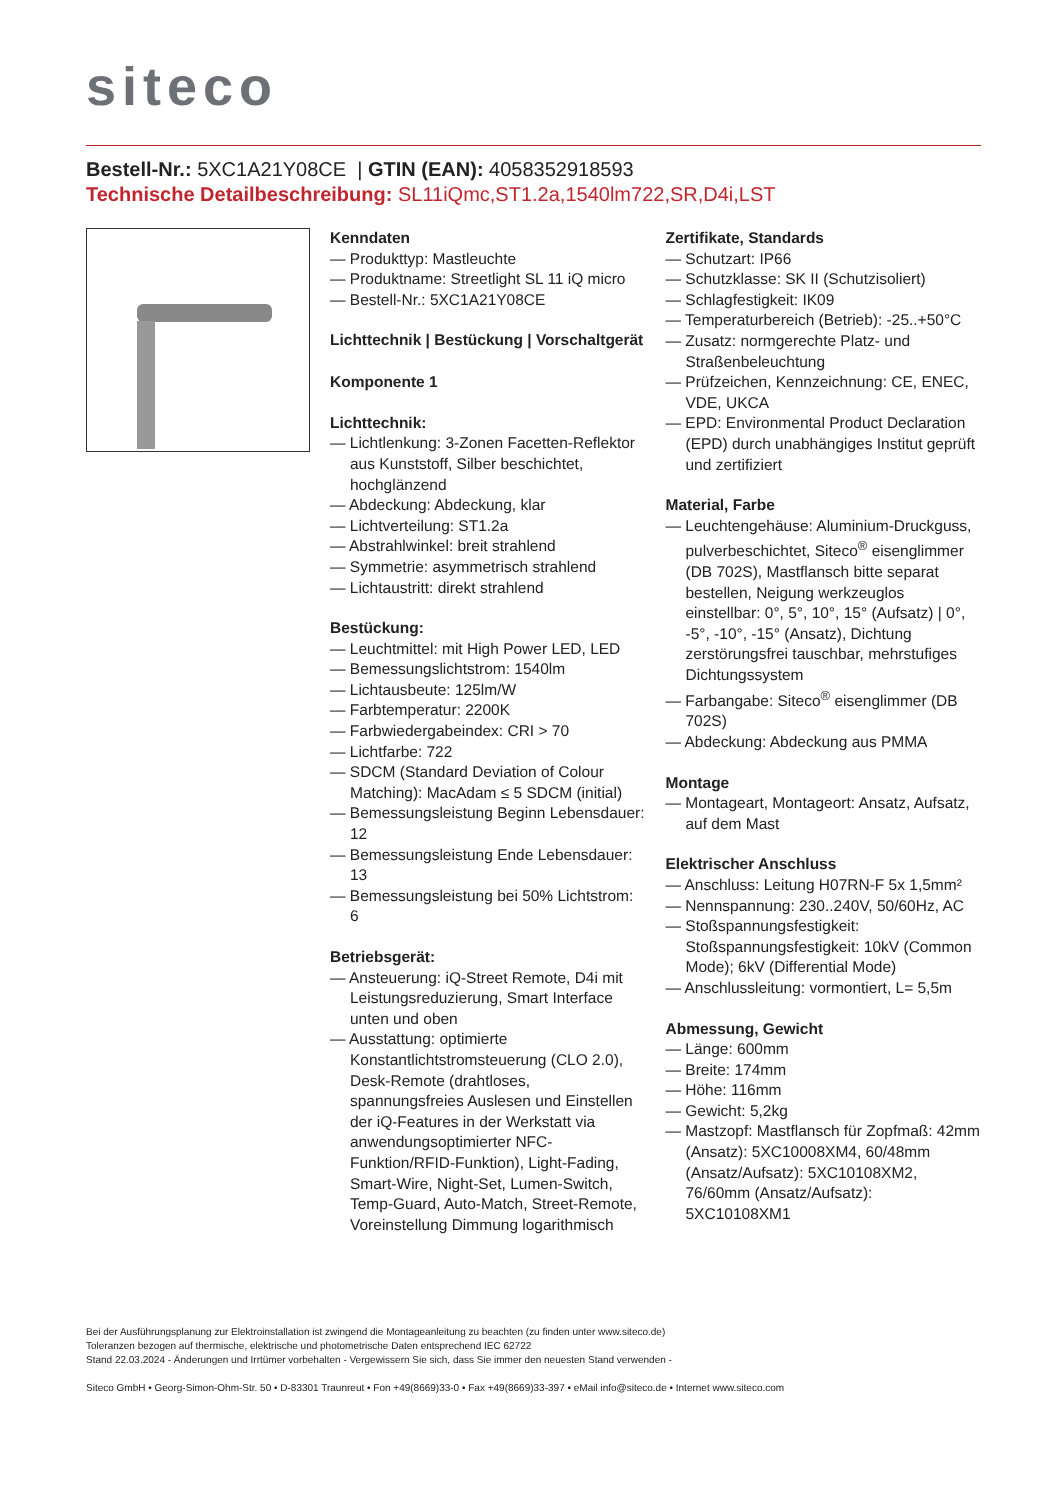siteco
Bestell-Nr.: 5XC1A21Y08CE | GTIN (EAN): 4058352918593
Technische Detailbeschreibung: SL11iQmc,ST1.2a,1540lm722,SR,D4i,LST
Kenndaten
— Produkttyp: Mastleuchte
— Produktname: Streetlight SL 11 iQ micro
— Bestell-Nr.: 5XC1A21Y08CE
Lichttechnik | Bestückung | Vorschaltgerät
Komponente 1
Lichttechnik:
— Lichtlenkung: 3-Zonen Facetten-Reflektor aus Kunststoff, Silber beschichtet, hochglänzend
— Abdeckung: Abdeckung, klar
— Lichtverteilung: ST1.2a
— Abstrahlwinkel: breit strahlend
— Symmetrie: asymmetrisch strahlend
— Lichtaustritt: direkt strahlend
Bestückung:
— Leuchtmittel: mit High Power LED, LED
— Bemessungslichtstrom: 1540lm
— Lichtausbeute: 125lm/W
— Farbtemperatur: 2200K
— Farbwiedergabeindex: CRI > 70
— Lichtfarbe: 722
— SDCM (Standard Deviation of Colour Matching): MacAdam ≤ 5 SDCM (initial)
— Bemessungsleistung Beginn Lebensdauer: 12
— Bemessungsleistung Ende Lebensdauer: 13
— Bemessungsleistung bei 50% Lichtstrom: 6
Betriebsgerät:
— Ansteuerung: iQ-Street Remote, D4i mit Leistungsreduzierung, Smart Interface unten und oben
— Ausstattung: optimierte Konstantlichtstromsteuerung (CLO 2.0), Desk-Remote (drahtloses, spannungsfreies Auslesen und Einstellen der iQ-Features in der Werkstatt via anwendungsoptimierter NFC-Funktion/RFID-Funktion), Light-Fading, Smart-Wire, Night-Set, Lumen-Switch, Temp-Guard, Auto-Match, Street-Remote, Voreinstellung Dimmung logarithmisch
Zertifikate, Standards
— Schutzart: IP66
— Schutzklasse: SK II (Schutzisoliert)
— Schlagfestigkeit: IK09
— Temperaturbereich (Betrieb): -25..+50°C
— Zusatz: normgerechte Platz- und Straßenbeleuchtung
— Prüfzeichen, Kennzeichnung: CE, ENEC, VDE, UKCA
— EPD: Environmental Product Declaration (EPD) durch unabhängiges Institut geprüft und zertifiziert
Material, Farbe
— Leuchtengehäuse: Aluminium-Druckguss, pulverbeschichtet, Siteco<sup>®</sup> eisenglimmer (DB 702S), Mastflansch bitte separat bestellen, Neigung werkzeuglos einstellbar: 0°, 5°, 10°, 15° (Aufsatz) | 0°, -5°, -10°, -15° (Ansatz), Dichtung zerstörungsfrei tauschbar, mehrstufiges Dichtungssystem
— Farbangabe: Siteco<sup>®</sup> eisenglimmer (DB 702S)
— Abdeckung: Abdeckung aus PMMA
Montage
— Montageart, Montageort: Ansatz, Aufsatz, auf dem Mast
Elektrischer Anschluss
— Anschluss: Leitung H07RN-F 5x 1,5mm²
— Nennspannung: 230..240V, 50/60Hz, AC
— Stoßspannungsfestigkeit: Stoßspannungsfestigkeit: 10kV (Common Mode); 6kV (Differential Mode)
— Anschlussleitung: vormontiert, L= 5,5m
Abmessung, Gewicht
— Länge: 600mm
— Breite: 174mm
— Höhe: 116mm
— Gewicht: 5,2kg
— Mastzopf: Mastflansch für Zopfmaß: 42mm (Ansatz): 5XC10008XM4, 60/48mm (Ansatz/Aufsatz): 5XC10108XM2, 76/60mm (Ansatz/Aufsatz): 5XC10108XM1
Bei der Ausführungsplanung zur Elektroinstallation ist zwingend die Montageanleitung zu beachten (zu finden unter www.siteco.de)
Toleranzen bezogen auf thermische, elektrische und photometrische Daten entsprechend IEC 62722
Stand 22.03.2024 - Änderungen und Irrtümer vorbehalten - Vergewissern Sie sich, dass Sie immer den neuesten Stand verwenden -
Siteco GmbH • Georg-Simon-Ohm-Str. 50 • D-83301 Traunreut • Fon +49(8669)33-0 • Fax +49(8669)33-397 • eMail info@siteco.de • Internet www.siteco.com